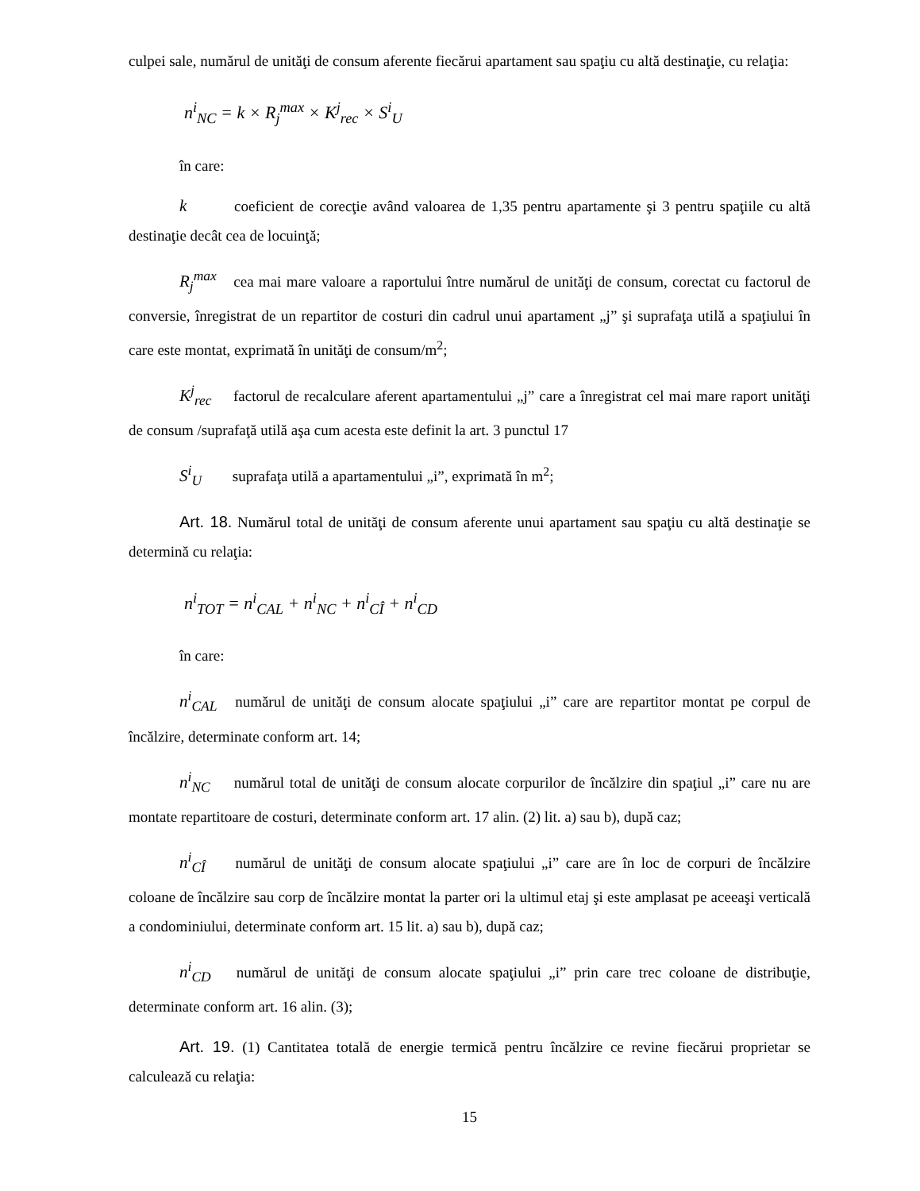culpei sale, numărul de unităţi de consum aferente fiecărui apartament sau spaţiu cu altă destinaţie, cu relaţia:
n<sup>i</sup><sub>NC</sub> = k × R<sub>j</sub><sup>max</sup> × K<sup>j</sup><sub>rec</sub> × S<sup>i</sup><sub>U</sub>
în care:
k coeficient de corecţie având valoarea de 1,35 pentru apartamente şi 3 pentru spaţiile cu altă destinaţie decât cea de locuinţă;
R<sub>j</sub><sup>max</sup> cea mai mare valoare a raportului între numărul de unităţi de consum, corectat cu factorul de conversie, înregistrat de un repartitor de costuri din cadrul unui apartament „j” şi suprafaţa utilă a spaţiului în care este montat, exprimată în unităţi de consum/m<sup>2</sup>;
K<sup>j</sup><sub>rec</sub> factorul de recalculare aferent apartamentului „j” care a înregistrat cel mai mare raport unităţi de consum /suprafaţă utilă aşa cum acesta este definit la art. 3 punctul 17
S<sup>i</sup><sub>U</sub> suprafaţa utilă a apartamentului „i”, exprimată în m<sup>2</sup>;
Art. 18. Numărul total de unităţi de consum aferente unui apartament sau spaţiu cu altă destinaţie se determină cu relaţia:
n<sup>i</sup><sub>TOT</sub> = n<sup>i</sup><sub>CAL</sub> + n<sup>i</sup><sub>NC</sub> + n<sup>i</sup><sub>CÎ</sub> + n<sup>i</sup><sub>CD</sub>
în care:
n<sup>i</sup><sub>CAL</sub> numărul de unităţi de consum alocate spaţiului „i” care are repartitor montat pe corpul de încălzire, determinate conform art. 14;
n<sup>i</sup><sub>NC</sub> numărul total de unităţi de consum alocate corpurilor de încălzire din spaţiul „i” care nu are montate repartitoare de costuri, determinate conform art. 17 alin. (2) lit. a) sau b), după caz;
n<sup>i</sup><sub>CÎ</sub> numărul de unităţi de consum alocate spaţiului „i” care are în loc de corpuri de încălzire coloane de încălzire sau corp de încălzire montat la parter ori la ultimul etaj şi este amplasat pe aceeaşi verticală a condominiului, determinate conform art. 15 lit. a) sau b), după caz;
n<sup>i</sup><sub>CD</sub> numărul de unităţi de consum alocate spaţiului „i” prin care trec coloane de distribuţie, determinate conform art. 16 alin. (3);
Art. 19. (1) Cantitatea totală de energie termică pentru încălzire ce revine fiecărui proprietar se calculează cu relaţia:
15